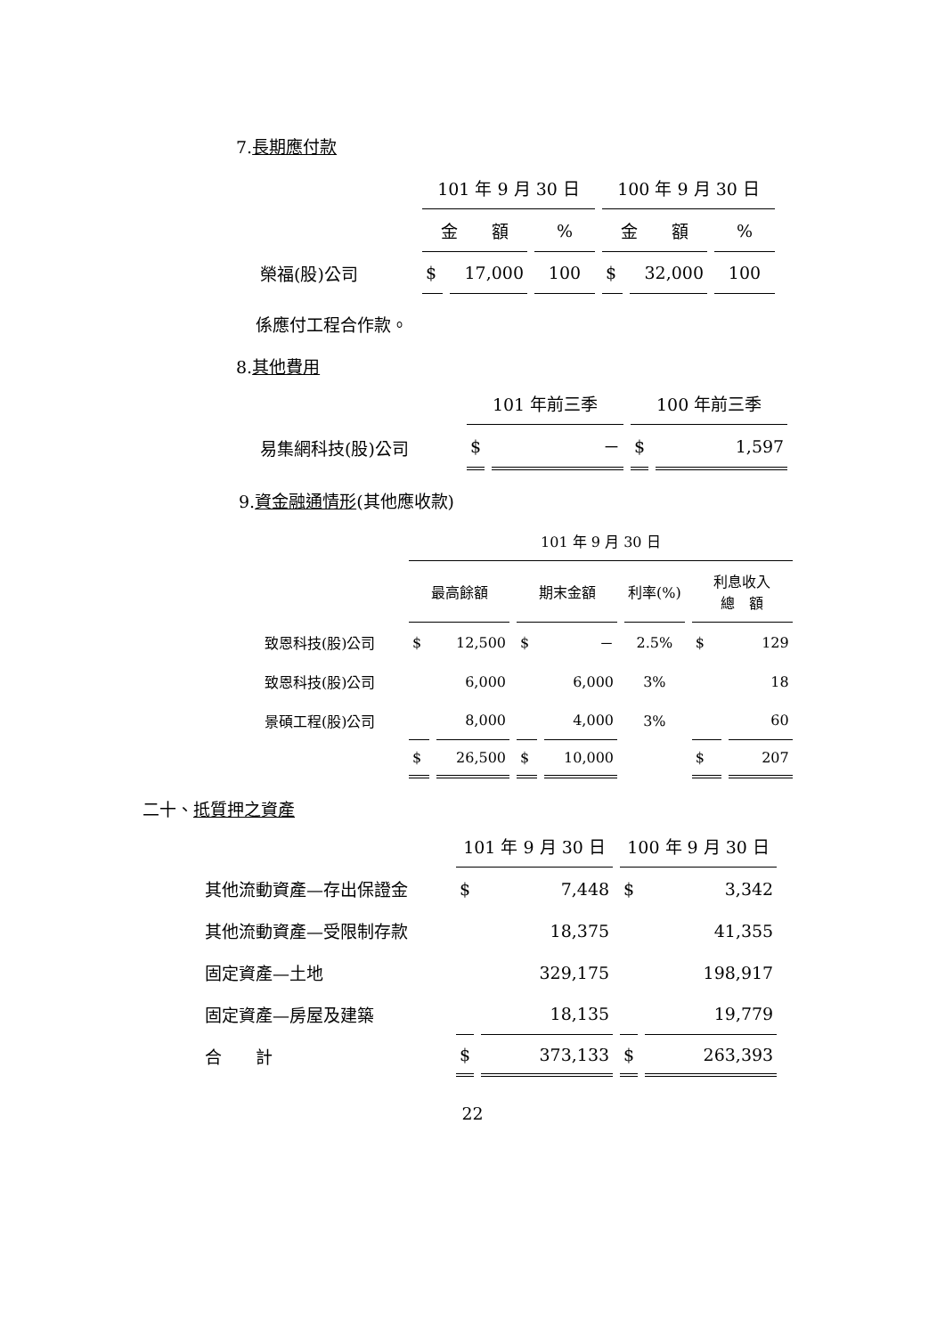7.長期應付款
| | 101 年 9 月 30 日 | | | 100 年 9 月 30 日 | | |
| --- | --- | --- | --- | --- | --- | --- |
| | 金 額 | | % | 金 額 | | % |
| 榮福(股)公司 | $ | 17,000 | 100 | $ | 32,000 | 100 |
係應付工程合作款。
8.其他費用
| | 101 年前三季 | | 100 年前三季 | |
| --- | --- | --- | --- | --- |
| 易集網科技(股)公司 | $ | － | $ | 1,597 |
9.資金融通情形(其他應收款)
| | 101 年 9 月 30 日 | | | | | | |
| --- | --- | --- | --- | --- | --- | --- | --- |
| | 最高餘額 | | 期末金額 | | 利率(%) | 利息收入 總 額 | |
| 致恩科技(股)公司 | $ | 12,500 | $ | － | 2.5% | $ | 129 |
| 致恩科技(股)公司 | | 6,000 | | 6,000 | 3% | | 18 |
| 景碩工程(股)公司 | | 8,000 | | 4,000 | 3% | | 60 |
| | $ | 26,500 | $ | 10,000 | | $ | 207 |
二十、抵質押之資產
| | 101 年 9 月 30 日 | | 100 年 9 月 30 日 | |
| --- | --- | --- | --- | --- |
| 其他流動資產—存出保證金 | $ | 7,448 | $ | 3,342 |
| 其他流動資產—受限制存款 | | 18,375 | | 41,355 |
| 固定資產—土地 | | 329,175 | | 198,917 |
| 固定資產—房屋及建築 | | 18,135 | | 19,779 |
| 合 計 | $ | 373,133 | $ | 263,393 |
22